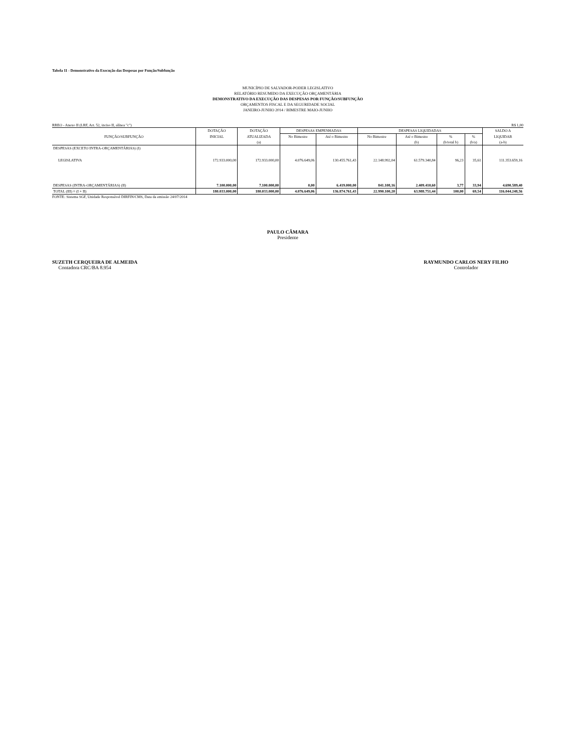Tabela 11 - Demonstrativo da Execução das Despesas por Função/Subfunção
MUNICÍPIO DE SALVADOR-PODER LEGISLATIVO
RELATÓRIO RESUMIDO DA EXECUÇÃO ORÇAMENTÁRIA
DEMONSTRATIVO DA EXECUÇÃO DAS DESPESAS POR FUNÇÃO/SUBFUNÇÃO
ORÇAMENTOS FISCAL E DA SEGURIDADE SOCIAL
JANEIRO-JUNHO 2014 / BIMESTRE MAIO-JUNHO
RREO - Anexo II (LRF, Art. 52, inciso II, alínea "c") R$ 1,00
| FUNÇÃO/SUBFUNÇÃO | DOTAÇÃO | DOTAÇÃO | DESPESAS EMPENHADAS | | DESPESAS LIQUIDADAS | | | | SALDO A |
| --- | --- | --- | --- | --- | --- | --- | --- | --- | --- |
| | INICIAL | ATUALIZADA | No Bimestre | Até o Bimestre | No Bimestre | Até o Bimestre | % | % | LIQUIDAR |
| | | (a) | | | | (b) | (b/total b) | (b/a) | (a-b) |
| DESPESAS (EXCETO INTRA-ORÇAMENTÁRIAS) (I) | | | | | | | | | |
| LEGISLATIVA | 172.933.000,00 | 172.933.000,00 | 4.076.649,06 | 130.455.761,43 | 22.148.992,04 | 61.579.340,84 | 96,23 | 35,61 | 111.353.659,16 |
| DESPESAS (INTRA-ORÇAMENTÁRIAS) (II) | 7.100.000,00 | 7.100.000,00 | 0,00 | 6.419.000,00 | 841.108,16 | 2.409.410,60 | 3,77 | 33,94 | 4.690.589,40 |
| TOTAL (III) = (I + II) | 180.033.000,00 | 180.033.000,00 | 4.076.649,06 | 136.874.761,43 | 22.990.100,20 | 63.988.751,44 | 100,00 | 69,54 | 116.044.248,56 |
FONTE: Sistema SGF, Unidade Responsável DIRFIN/CMS, Data da emissão 24/07/2014
PAULO CÂMARA
Presidente
SUZETH CERQUEIRA DE ALMEIDA
Contadora CRC/BA 8.954
RAYMUNDO CARLOS NERY FILHO
Controlador